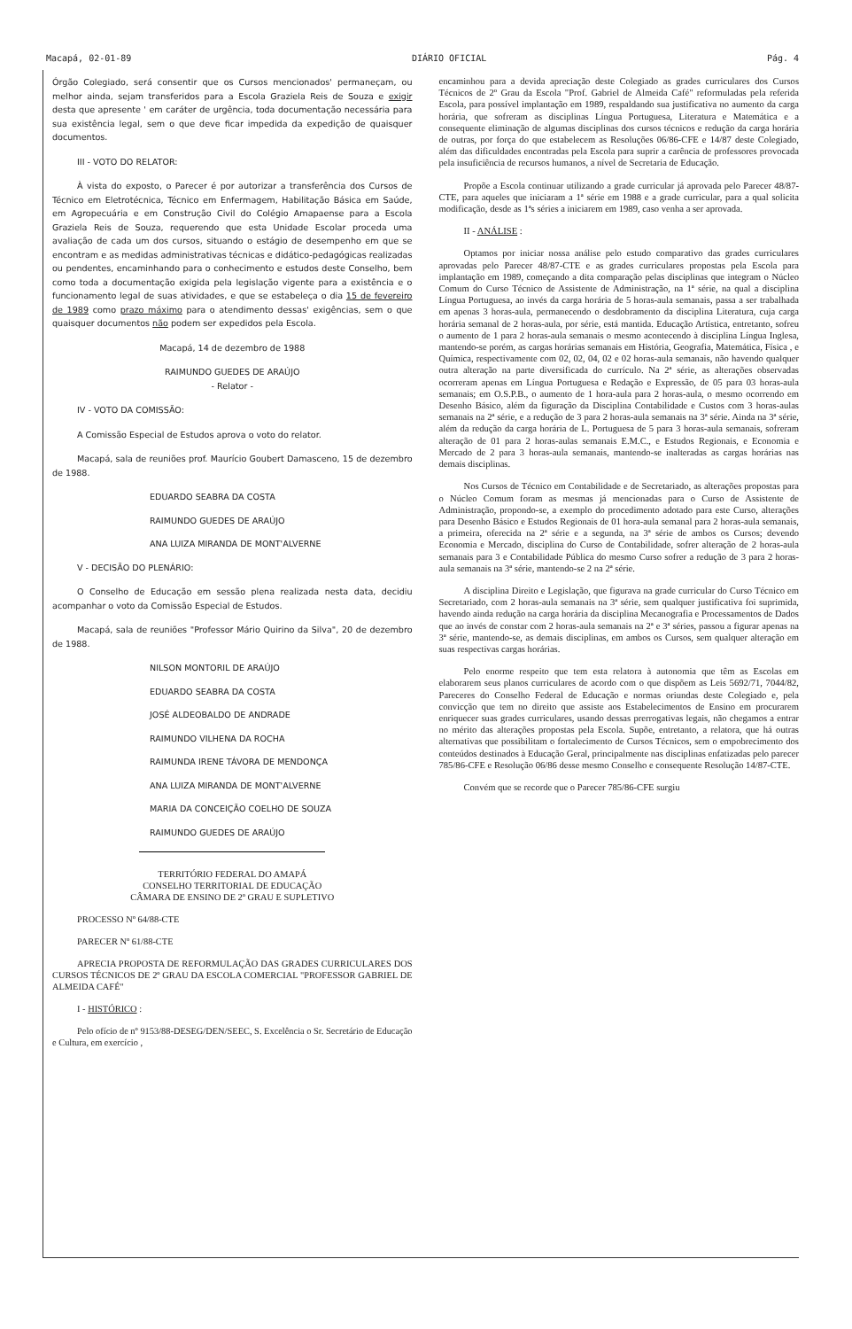Macapá, 02-01-89 DIÁRIO OFICIAL Pág. 4
Órgão Colegiado, será consentir que os Cursos mencionados' permaneçam, ou melhor ainda, sejam transferidos para a Escola Graziela Reis de Souza e exigir desta que apresente ' em caráter de urgência, toda documentação necessária para sua existência legal, sem o que deve ficar impedida da expedição de quaisquer documentos.
III - VOTO DO RELATOR:
À vista do exposto, o Parecer é por autorizar a transferência dos Cursos de Técnico em Eletrotécnica, Técnico em Enfermagem, Habilitação Básica em Saúde, em Agropecuária e em Construção Civil do Colégio Amapaense para a Escola Graziela Reis de Souza, requerendo que esta Unidade Escolar proceda uma avaliação de cada um dos cursos, situando o estágio de desempenho em que se encontram e as medidas administrativas técnicas e didático-pedagógicas realizadas ou pendentes, encaminhando para o conhecimento e estudos deste Conselho, bem como toda a documentação exigida pela legislação vigente para a existência e o funcionamento legal de suas atividades, e que se estabeleça o dia 15 de fevereiro de 1989 como prazo máximo para o atendimento dessas' exigências, sem o que quaisquer documentos não podem ser expedidos pela Escola.
Macapá, 14 de dezembro de 1988
RAIMUNDO GUEDES DE ARAÚJO
- Relator -
IV - VOTO DA COMISSÃO:
A Comissão Especial de Estudos aprova o voto do relator.
Macapá, sala de reuniões prof. Maurício Goubert Damasceno, 15 de dezembro de 1988.
EDUARDO SEABRA DA COSTA
RAIMUNDO GUEDES DE ARAÚJO
ANA LUIZA MIRANDA DE MONT'ALVERNE
V - DECISÃO DO PLENÁRIO:
O Conselho de Educação em sessão plena realizada nesta data, decidiu acompanhar o voto da Comissão Especial de Estudos.
Macapá, sala de reuniões "Professor Mário Quirino da Silva", 20 de dezembro de 1988.
NILSON MONTORIL DE ARAÚJO
EDUARDO SEABRA DA COSTA
JOSÉ ALDEOBALDO DE ANDRADE
RAIMUNDO VILHENA DA ROCHA
RAIMUNDA IRENE TÁVORA DE MENDONÇA
ANA LUIZA MIRANDA DE MONT'ALVERNE
MARIA DA CONCEIÇÃO COELHO DE SOUZA
RAIMUNDO GUEDES DE ARAÚJO
TERRITÓRIO FEDERAL DO AMAPÁ
CONSELHO TERRITORIAL DE EDUCAÇÃO
CÂMARA DE ENSINO DE 2º GRAU E SUPLETIVO
PROCESSO Nº 64/88-CTE
PARECER Nº 61/88-CTE
APRECIA PROPOSTA DE REFORMULAÇÃO DAS GRADES CURRICULARES DOS CURSOS TÉCNICOS DE 2º GRAU DA ESCOLA COMERCIAL "PROFESSOR GABRIEL DE ALMEIDA CAFÉ"
I - HISTÓRICO :
Pelo ofício de nº 9153/88-DESEG/DEN/SEEC, S. Excelência o Sr. Secretário de Educação e Cultura, em exercício ,
encaminhou para a devida apreciação deste Colegiado as grades curriculares dos Cursos Técnicos de 2º Grau da Escola "Prof. Gabriel de Almeida Café" reformuladas pela referida Escola, para possível implantação em 1989, respaldando sua justificativa no aumento da carga horária, que sofreram as disciplinas Língua Portuguesa, Literatura e Matemática e a consequente eliminação de algumas disciplinas dos cursos técnicos e redução da carga horária de outras, por força do que estabelecem as Resoluções 06/86-CFE e 14/87 deste Colegiado, além das dificuldades encontradas pela Escola para suprir a carência de professores provocada pela insuficiência de recursos humanos, a nível de Secretaria de Educação.
Propõe a Escola continuar utilizando a grade curricular já aprovada pelo Parecer 48/87-CTE, para aqueles que iniciaram a 1ª série em 1988 e a grade curricular, para a qual solicita modificação, desde as 1ªs séries a iniciarem em 1989, caso venha a ser aprovada.
II - ANÁLISE :
Optamos por iniciar nossa análise pelo estudo comparativo das grades curriculares aprovadas pelo Parecer 48/87-CTE e as grades curriculares propostas pela Escola para implantação em 1989, começando a dita comparação pelas disciplinas que integram o Núcleo Comum do Curso Técnico de Assistente de Administração, na 1ª série, na qual a disciplina Língua Portuguesa, ao invés da carga horária de 5 horas-aula semanais, passa a ser trabalhada em apenas 3 horas-aula, permanecendo o desdobramento da disciplina Literatura, cuja carga horária semanal de 2 horas-aula, por série, está mantida. Educação Artística, entretanto, sofreu o aumento de 1 para 2 horas-aula semanais o mesmo acontecendo à disciplina Língua Inglesa, mantendo-se porém, as cargas horárias semanais em História, Geografia, Matemática, Física , e Química, respectivamente com 02, 02, 04, 02 e 02 horas-aula semanais, não havendo qualquer outra alteração na parte diversificada do currículo. Na 2ª série, as alterações observadas ocorreram apenas em Língua Portuguesa e Redação e Expressão, de 05 para 03 horas-aula semanais; em O.S.P.B., o aumento de 1 hora-aula para 2 horas-aula, o mesmo ocorrendo em Desenho Básico, além da figuração da Disciplina Contabilidade e Custos com 3 horas-aulas semanais na 2ª série, e a redução de 3 para 2 horas-aula semanais na 3ª série. Ainda na 3ª série, além da redução da carga horária de L. Portuguesa de 5 para 3 horas-aula semanais, sofreram alteração de 01 para 2 horas-aulas semanais E.M.C., e Estudos Regionais, e Economia e Mercado de 2 para 3 horas-aula semanais, mantendo-se inalteradas as cargas horárias nas demais disciplinas.
Nos Cursos de Técnico em Contabilidade e de Secretariado, as alterações propostas para o Núcleo Comum foram as mesmas já mencionadas para o Curso de Assistente de Administração, propondo-se, a exemplo do procedimento adotado para este Curso, alterações para Desenho Básico e Estudos Regionais de 01 hora-aula semanal para 2 horas-aula semanais, a primeira, oferecida na 2ª série e a segunda, na 3ª série de ambos os Cursos; devendo Economia e Mercado, disciplina do Curso de Contabilidade, sofrer alteração de 2 horas-aula semanais para 3 e Contabilidade Pública do mesmo Curso sofrer a redução de 3 para 2 horas-aula semanais na 3ª série, mantendo-se 2 na 2ª série.
A disciplina Direito e Legislação, que figurava na grade curricular do Curso Técnico em Secretariado, com 2 horas-aula semanais na 3ª série, sem qualquer justificativa foi suprimida, havendo ainda redução na carga horária da disciplina Mecanografia e Processamentos de Dados que ao invés de constar com 2 horas-aula semanais na 2ª e 3ª séries, passou a figurar apenas na 3ª série, mantendo-se, as demais disciplinas, em ambos os Cursos, sem qualquer alteração em suas respectivas cargas horárias.
Pelo enorme respeito que tem esta relatora à autonomia que têm as Escolas em elaborarem seus planos curriculares de acordo com o que dispõem as Leis 5692/71, 7044/82, Pareceres do Conselho Federal de Educação e normas oriundas deste Colegiado e, pela convicção que tem no direito que assiste aos Estabelecimentos de Ensino em procurarem enriquecer suas grades curriculares, usando dessas prerrogativas legais, não chegamos a entrar no mérito das alterações propostas pela Escola. Supõe, entretanto, a relatora, que há outras alternativas que possibilitam o fortalecimento de Cursos Técnicos, sem o empobrecimento dos conteúdos destinados à Educação Geral, principalmente nas disciplinas enfatizadas pelo parecer 785/86-CFE e Resolução 06/86 desse mesmo Conselho e consequente Resolução 14/87-CTE.
Convém que se recorde que o Parecer 785/86-CFE surgiu